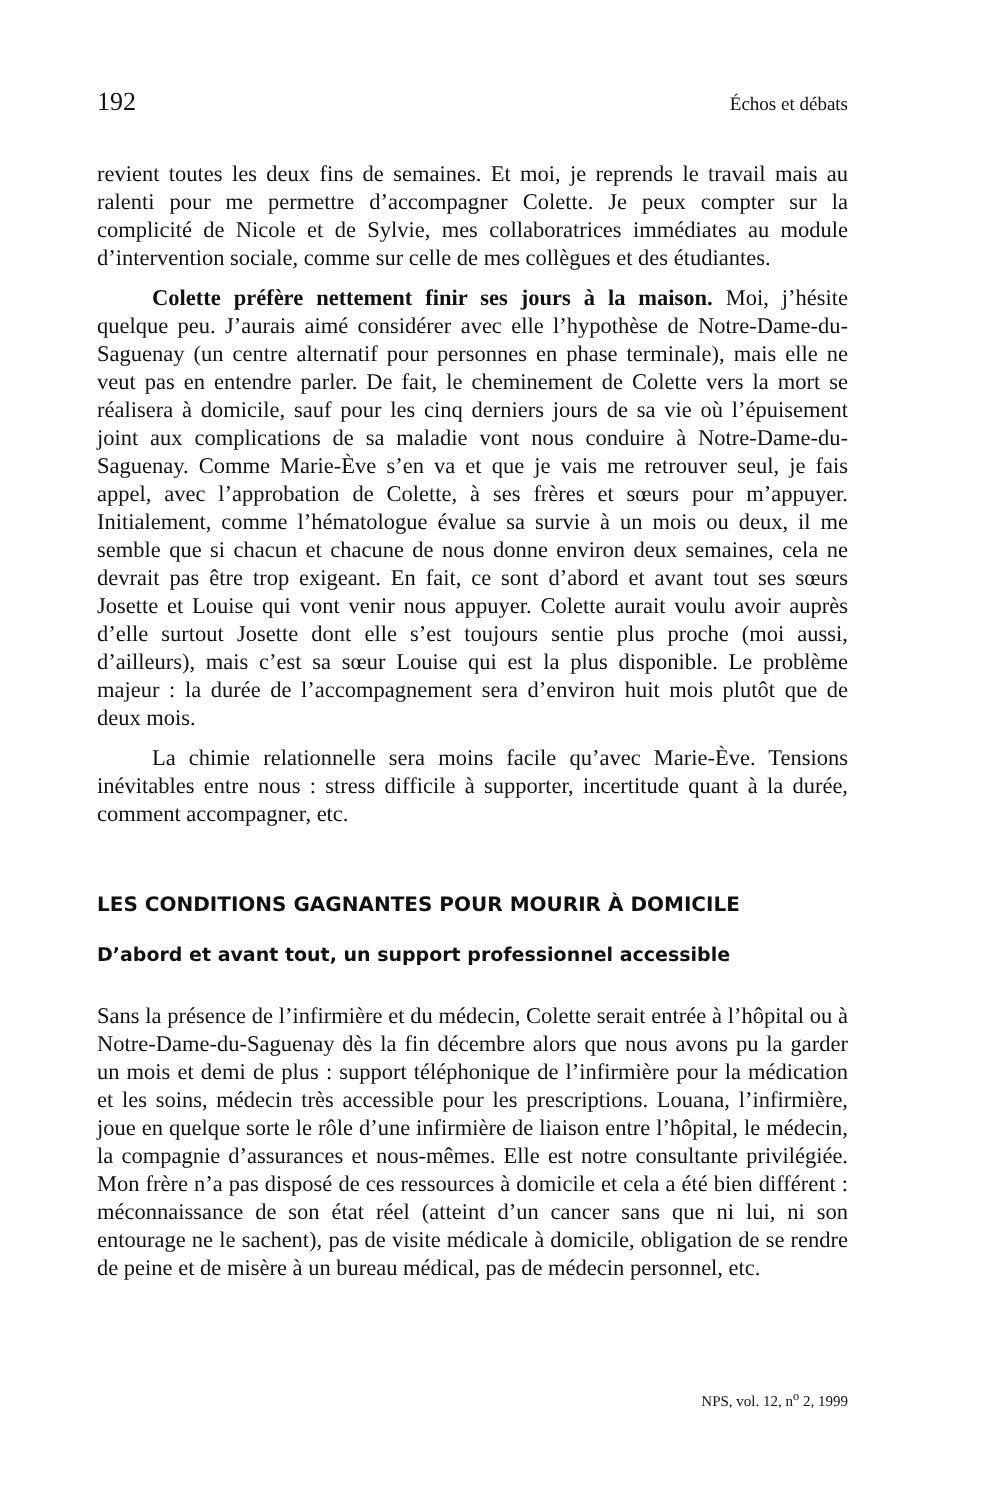192 Échos et débats
revient toutes les deux fins de semaines. Et moi, je reprends le travail mais au ralenti pour me permettre d’accompagner Colette. Je peux compter sur la complicité de Nicole et de Sylvie, mes collaboratrices immédiates au module d’intervention sociale, comme sur celle de mes collègues et des étudiantes.
Colette préfère nettement finir ses jours à la maison. Moi, j’hésite quelque peu. J’aurais aimé considérer avec elle l’hypothèse de Notre-Dame-du-Saguenay (un centre alternatif pour personnes en phase terminale), mais elle ne veut pas en entendre parler. De fait, le cheminement de Colette vers la mort se réalisera à domicile, sauf pour les cinq derniers jours de sa vie où l’épuisement joint aux complications de sa maladie vont nous conduire à Notre-Dame-du-Saguenay. Comme Marie-Ève s’en va et que je vais me retrouver seul, je fais appel, avec l’approbation de Colette, à ses frères et sœurs pour m’appuyer. Initialement, comme l’hématologue évalue sa survie à un mois ou deux, il me semble que si chacun et chacune de nous donne environ deux semaines, cela ne devrait pas être trop exigeant. En fait, ce sont d’abord et avant tout ses sœurs Josette et Louise qui vont venir nous appuyer. Colette aurait voulu avoir auprès d’elle surtout Josette dont elle s’est toujours sentie plus proche (moi aussi, d’ailleurs), mais c’est sa sœur Louise qui est la plus disponible. Le problème majeur : la durée de l’accompagnement sera d’environ huit mois plutôt que de deux mois.
La chimie relationnelle sera moins facile qu’avec Marie-Ève. Tensions inévitables entre nous : stress difficile à supporter, incertitude quant à la durée, comment accompagner, etc.
LES CONDITIONS GAGNANTES POUR MOURIR À DOMICILE
D’abord et avant tout, un support professionnel accessible
Sans la présence de l’infirmière et du médecin, Colette serait entrée à l’hôpital ou à Notre-Dame-du-Saguenay dès la fin décembre alors que nous avons pu la garder un mois et demi de plus : support téléphonique de l’infirmière pour la médication et les soins, médecin très accessible pour les prescriptions. Louana, l’infirmière, joue en quelque sorte le rôle d’une infirmière de liaison entre l’hôpital, le médecin, la compagnie d’assurances et nous-mêmes. Elle est notre consultante privilégiée. Mon frère n’a pas disposé de ces ressources à domicile et cela a été bien différent : méconnaissance de son état réel (atteint d’un cancer sans que ni lui, ni son entourage ne le sachent), pas de visite médicale à domicile, obligation de se rendre de peine et de misère à un bureau médical, pas de médecin personnel, etc.
NPS, vol. 12, n<sup>o</sup> 2, 1999